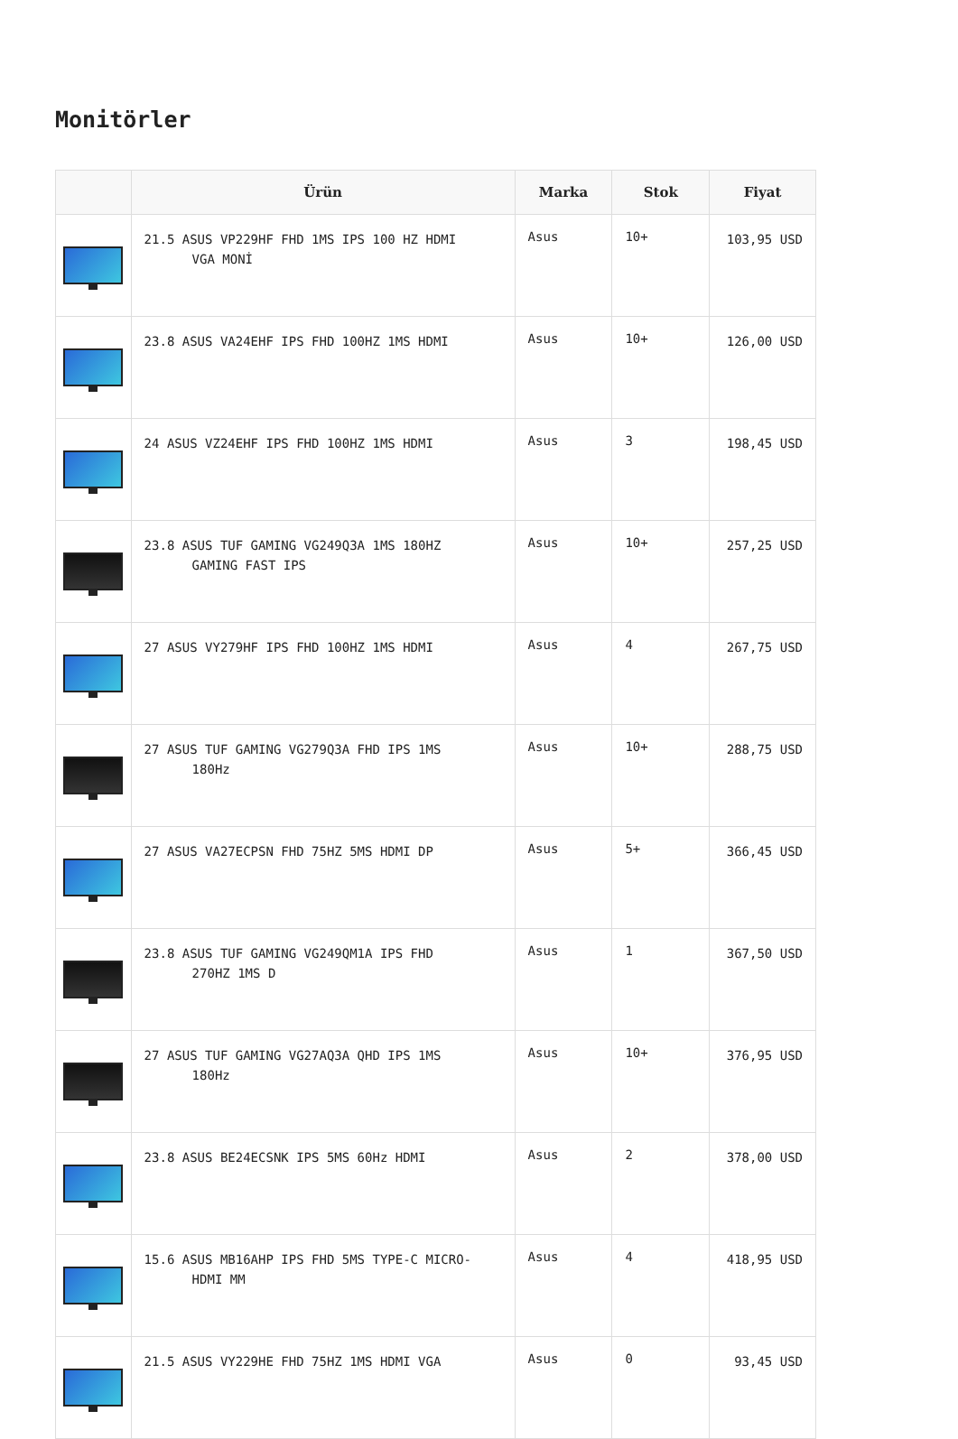Monitörler
| | Ürün | Marka | Stok | Fiyat |
| --- | --- | --- | --- | --- |
| | 21.5 ASUS VP229HF FHD 1MS IPS 100 HZ HDMI VGA MONİ | Asus | 10+ | 103,95 USD |
| | 23.8 ASUS VA24EHF IPS FHD 100HZ 1MS HDMI | Asus | 10+ | 126,00 USD |
| | 24 ASUS VZ24EHF IPS FHD 100HZ 1MS HDMI | Asus | 3 | 198,45 USD |
| | 23.8 ASUS TUF GAMING VG249Q3A 1MS 180HZ GAMING FAST IPS | Asus | 10+ | 257,25 USD |
| | 27 ASUS VY279HF IPS FHD 100HZ 1MS HDMI | Asus | 4 | 267,75 USD |
| | 27 ASUS TUF GAMING VG279Q3A FHD IPS 1MS 180Hz | Asus | 10+ | 288,75 USD |
| | 27 ASUS VA27ECPSN FHD 75HZ 5MS HDMI DP | Asus | 5+ | 366,45 USD |
| | 23.8 ASUS TUF GAMING VG249QM1A IPS FHD 270HZ 1MS D | Asus | 1 | 367,50 USD |
| | 27 ASUS TUF GAMING VG27AQ3A QHD IPS 1MS 180Hz | Asus | 10+ | 376,95 USD |
| | 23.8 ASUS BE24ECSNK IPS 5MS 60Hz HDMI | Asus | 2 | 378,00 USD |
| | 15.6 ASUS MB16AHP IPS FHD 5MS TYPE-C MICRO- HDMI MM | Asus | 4 | 418,95 USD |
| | 21.5 ASUS VY229HE FHD 75HZ 1MS HDMI VGA | Asus | 0 | 93,45 USD |